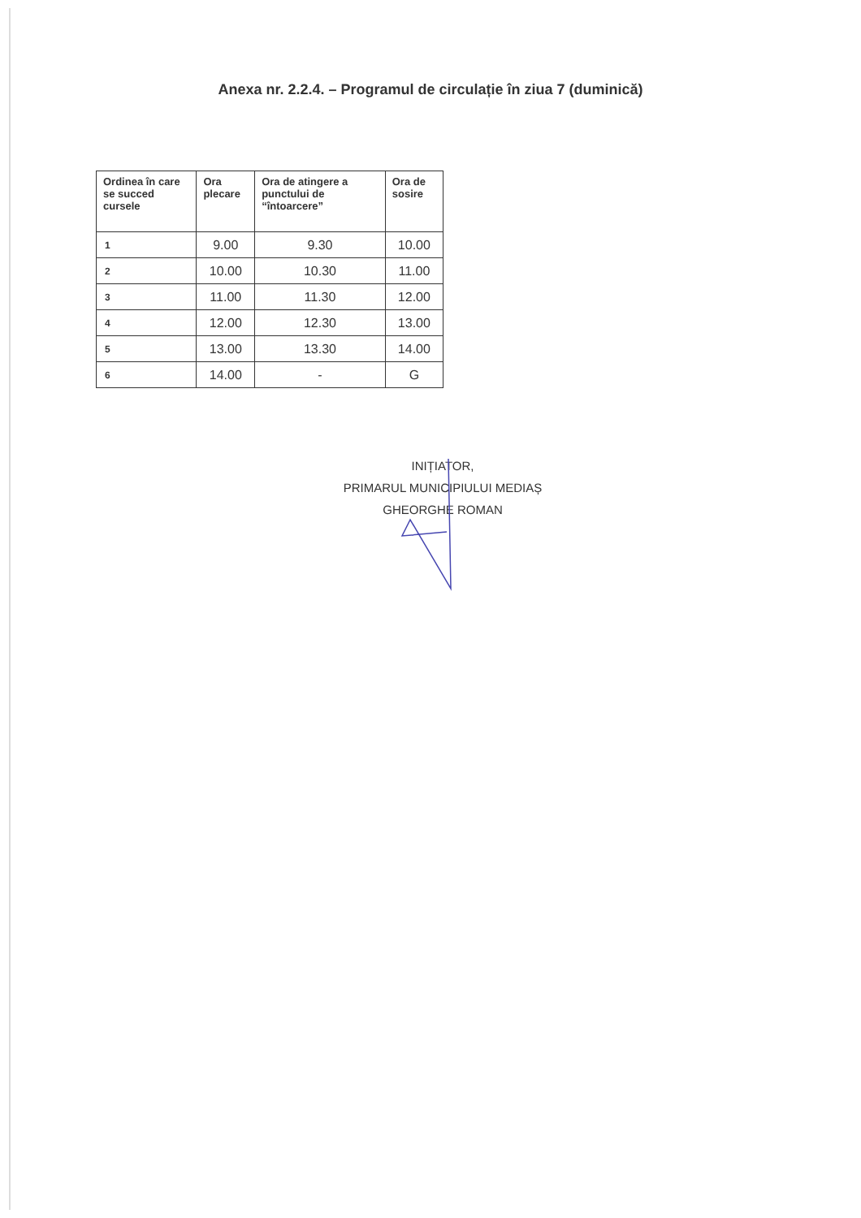Anexa nr. 2.2.4. – Programul de circulație în ziua 7 (duminică)
| Ordinea în care se succed cursele | Ora plecare | Ora de atingere a punctului de “întoarcere” | Ora de sosire |
| --- | --- | --- | --- |
| 1 | 9.00 | 9.30 | 10.00 |
| 2 | 10.00 | 10.30 | 11.00 |
| 3 | 11.00 | 11.30 | 12.00 |
| 4 | 12.00 | 12.30 | 13.00 |
| 5 | 13.00 | 13.30 | 14.00 |
| 6 | 14.00 | - | G |
INIȚIATOR,
PRIMARUL MUNICIPIULUI MEDIAȘ
GHEORGHE ROMAN